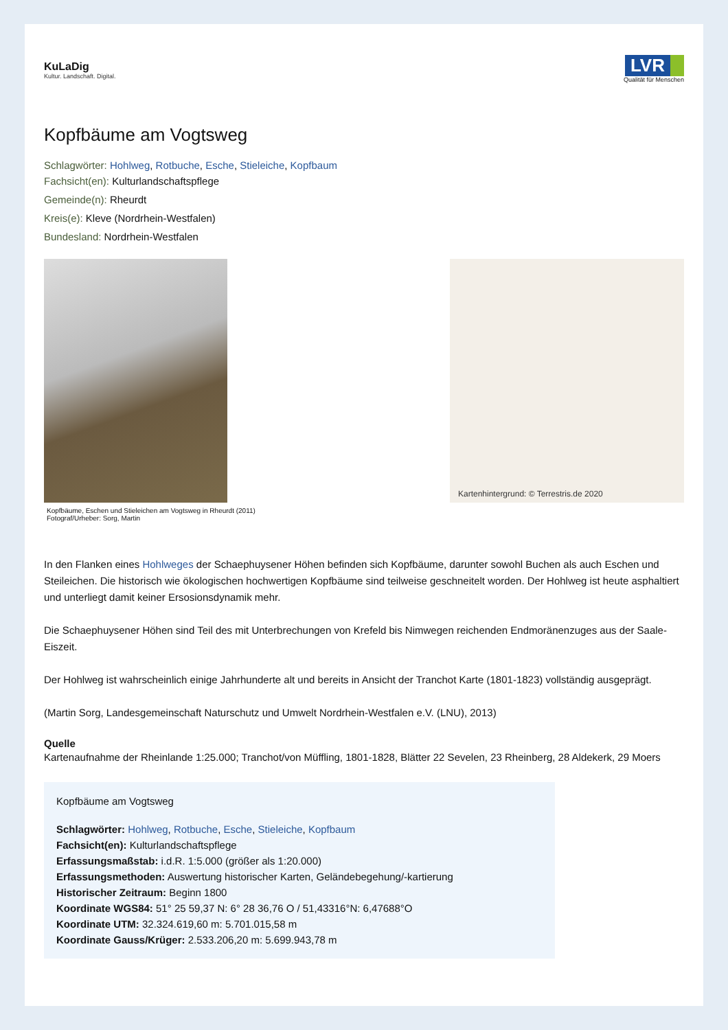KuLaDig
Kultur. Landschaft. Digital.
LVR
Qualität für Menschen
Kopfbäume am Vogtsweg
Schlagwörter: Hohlweg, Rotbuche, Esche, Stieleiche, Kopfbaum
Fachsicht(en): Kulturlandschaftspflege
Gemeinde(n): Rheurdt
Kreis(e): Kleve (Nordrhein-Westfalen)
Bundesland: Nordrhein-Westfalen
Kopfbäume, Eschen und Stieleichen am Vogtsweg in Rheurdt (2011)
Fotograf/Urheber: Sorg, Martin
Kartenhintergrund: © Terrestris.de 2020
In den Flanken eines Hohlweges der Schaephuysener Höhen befinden sich Kopfbäume, darunter sowohl Buchen als auch Eschen und Steileichen. Die historisch wie ökologischen hochwertigen Kopfbäume sind teilweise geschneitelt worden. Der Hohlweg ist heute asphaltiert und unterliegt damit keiner Ersosionsdynamik mehr.
Die Schaephuysener Höhen sind Teil des mit Unterbrechungen von Krefeld bis Nimwegen reichenden Endmoränenzuges aus der Saale-Eiszeit.
Der Hohlweg ist wahrscheinlich einige Jahrhunderte alt und bereits in Ansicht der Tranchot Karte (1801-1823) vollständig ausgeprägt.
(Martin Sorg, Landesgemeinschaft Naturschutz und Umwelt Nordrhein-Westfalen e.V. (LNU), 2013)
Quelle
Kartenaufnahme der Rheinlande 1:25.000; Tranchot/von Müffling, 1801-1828, Blätter 22 Sevelen, 23 Rheinberg, 28 Aldekerk, 29 Moers
Kopfbäume am Vogtsweg
Schlagwörter: Hohlweg, Rotbuche, Esche, Stieleiche, Kopfbaum
Fachsicht(en): Kulturlandschaftspflege
Erfassungsmaßstab: i.d.R. 1:5.000 (größer als 1:20.000)
Erfassungsmethoden: Auswertung historischer Karten, Geländebegehung/-kartierung
Historischer Zeitraum: Beginn 1800
Koordinate WGS84: 51° 25 59,37 N: 6° 28 36,76 O / 51,43316°N: 6,47688°O
Koordinate UTM: 32.324.619,60 m: 5.701.015,58 m
Koordinate Gauss/Krüger: 2.533.206,20 m: 5.699.943,78 m